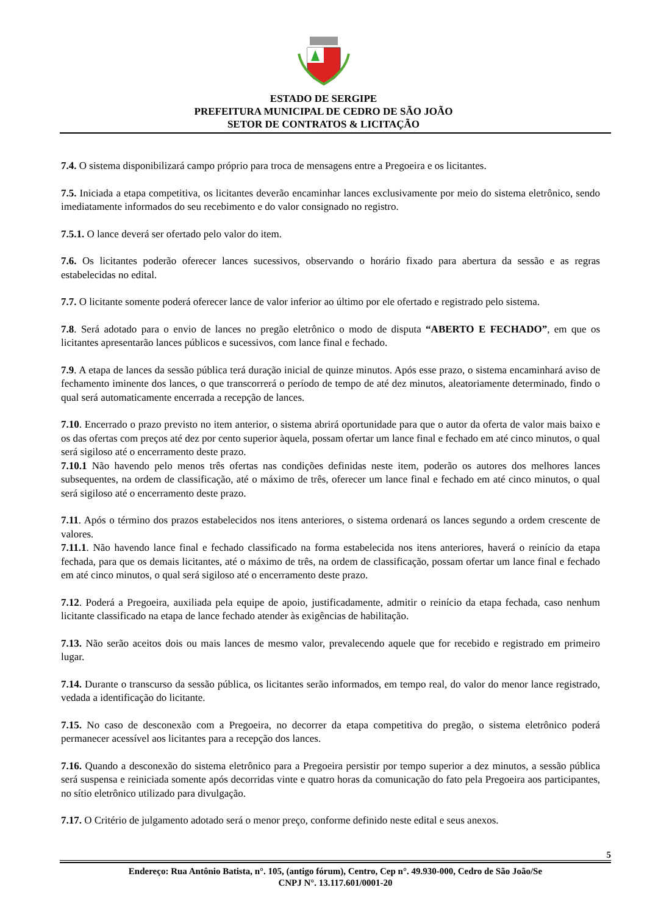ESTADO DE SERGIPE
PREFEITURA MUNICIPAL DE CEDRO DE SÃO JOÃO
SETOR DE CONTRATOS & LICITAÇÃO
7.4. O sistema disponibilizará campo próprio para troca de mensagens entre a Pregoeira e os licitantes.
7.5. Iniciada a etapa competitiva, os licitantes deverão encaminhar lances exclusivamente por meio do sistema eletrônico, sendo imediatamente informados do seu recebimento e do valor consignado no registro.
7.5.1. O lance deverá ser ofertado pelo valor do item.
7.6. Os licitantes poderão oferecer lances sucessivos, observando o horário fixado para abertura da sessão e as regras estabelecidas no edital.
7.7. O licitante somente poderá oferecer lance de valor inferior ao último por ele ofertado e registrado pelo sistema.
7.8. Será adotado para o envio de lances no pregão eletrônico o modo de disputa “ABERTO E FECHADO”, em que os licitantes apresentarão lances públicos e sucessivos, com lance final e fechado.
7.9. A etapa de lances da sessão pública terá duração inicial de quinze minutos. Após esse prazo, o sistema encaminhará aviso de fechamento iminente dos lances, o que transcorrerá o período de tempo de até dez minutos, aleatoriamente determinado, findo o qual será automaticamente encerrada a recepção de lances.
7.10. Encerrado o prazo previsto no item anterior, o sistema abrirá oportunidade para que o autor da oferta de valor mais baixo e os das ofertas com preços até dez por cento superior àquela, possam ofertar um lance final e fechado em até cinco minutos, o qual será sigiloso até o encerramento deste prazo.
7.10.1 Não havendo pelo menos três ofertas nas condições definidas neste item, poderão os autores dos melhores lances subsequentes, na ordem de classificação, até o máximo de três, oferecer um lance final e fechado em até cinco minutos, o qual será sigiloso até o encerramento deste prazo.
7.11. Após o término dos prazos estabelecidos nos itens anteriores, o sistema ordenará os lances segundo a ordem crescente de valores.
7.11.1. Não havendo lance final e fechado classificado na forma estabelecida nos itens anteriores, haverá o reinício da etapa fechada, para que os demais licitantes, até o máximo de três, na ordem de classificação, possam ofertar um lance final e fechado em até cinco minutos, o qual será sigiloso até o encerramento deste prazo.
7.12. Poderá a Pregoeira, auxiliada pela equipe de apoio, justificadamente, admitir o reinício da etapa fechada, caso nenhum licitante classificado na etapa de lance fechado atender às exigências de habilitação.
7.13. Não serão aceitos dois ou mais lances de mesmo valor, prevalecendo aquele que for recebido e registrado em primeiro lugar.
7.14. Durante o transcurso da sessão pública, os licitantes serão informados, em tempo real, do valor do menor lance registrado, vedada a identificação do licitante.
7.15. No caso de desconexão com a Pregoeira, no decorrer da etapa competitiva do pregão, o sistema eletrônico poderá permanecer acessível aos licitantes para a recepção dos lances.
7.16. Quando a desconexão do sistema eletrônico para a Pregoeira persistir por tempo superior a dez minutos, a sessão pública será suspensa e reiniciada somente após decorridas vinte e quatro horas da comunicação do fato pela Pregoeira aos participantes, no sítio eletrônico utilizado para divulgação.
7.17. O Critério de julgamento adotado será o menor preço, conforme definido neste edital e seus anexos.
5
Endereço: Rua Antônio Batista, n°. 105, (antigo fórum), Centro, Cep n°. 49.930-000, Cedro de São João/Se
CNPJ N°. 13.117.601/0001-20